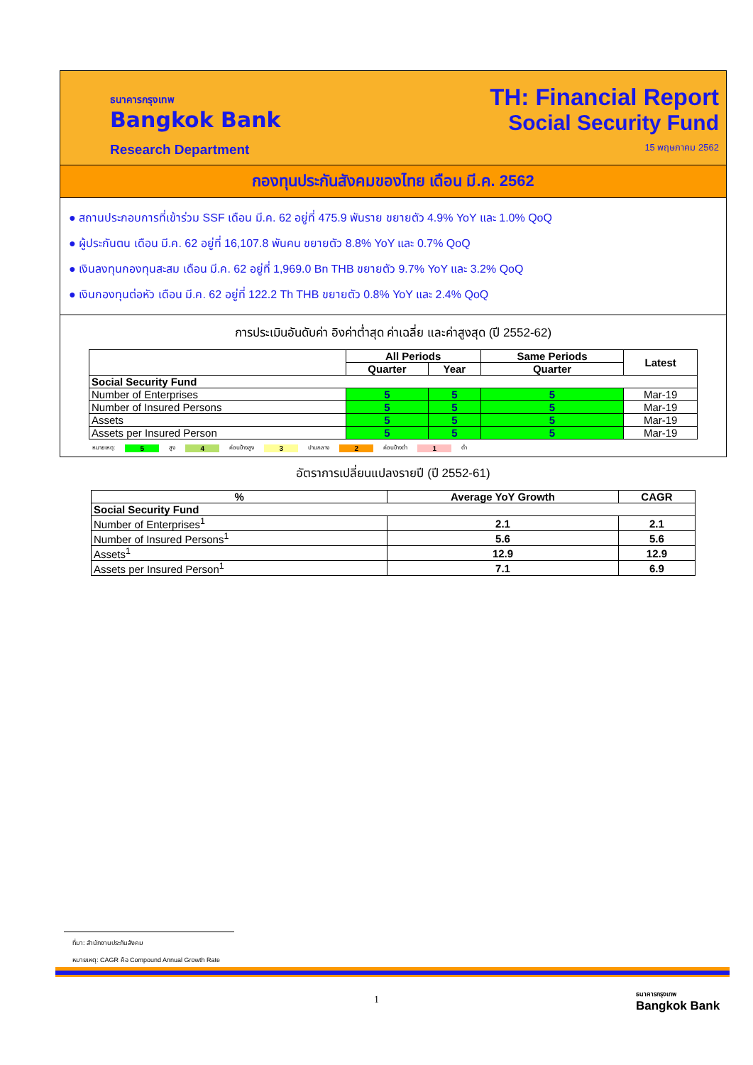ธนาคารกรุงเทพ
Bangkok Bank
Research Department
TH: Financial Report
Social Security Fund
15 พฤษภาคม 2562
กองทุนประกันสังคมของไทย เดือน มี.ค. 2562
● สถานประกอบการที่เข้าร่วม SSF เดือน มี.ค. 62 อยู่ที่ 475.9 พันราย ขยายตัว 4.9% YoY และ 1.0% QoQ
● ผู้ประกันตน เดือน มี.ค. 62 อยู่ที่ 16,107.8 พันคน ขยายตัว 8.8% YoY และ 0.7% QoQ
● เงินลงทุนกองทุนสะสม เดือน มี.ค. 62 อยู่ที่ 1,969.0 Bn THB ขยายตัว 9.7% YoY และ 3.2% QoQ
● เงินกองทุนต่อหัว เดือน มี.ค. 62 อยู่ที่ 122.2 Th THB ขยายตัว 0.8% YoY และ 2.4% QoQ
การประเมินอันดับค่า อิงค่าต่ำสุด ค่าเฉลี่ย และค่าสูงสุด (ปี 2552-62)
| | All Periods | | Same Periods | Latest |
| --- | --- | --- | --- | --- |
| | Quarter | Year | Quarter | |
| Social Security Fund | | | | |
| Number of Enterprises | 5 | 5 | 5 | Mar-19 |
| Number of Insured Persons | 5 | 5 | 5 | Mar-19 |
| Assets | 5 | 5 | 5 | Mar-19 |
| Assets per Insured Person | 5 | 5 | 5 | Mar-19 |
หมายเหตุ: 5 สูง 4 ค่อนข้างสูง 3 ปานกลาง 2 ค่อนข้างต่ำ 1 ต่ำ
อัตราการเปลี่ยนแปลงรายปี (ปี 2552-61)
| % | Average YoY Growth | CAGR |
| --- | --- | --- |
| Social Security Fund | | |
| Number of Enterprises<sup>1</sup> | 2.1 | 2.1 |
| Number of Insured Persons<sup>1</sup> | 5.6 | 5.6 |
| Assets<sup>1</sup> | 12.9 | 12.9 |
| Assets per Insured Person<sup>1</sup> | 7.1 | 6.9 |
ที่มา: สำนักงานประกันสังคม
หมายเหตุ: CAGR คือ Compound Annual Growth Rate
1
ธนาคารกรุงเทพ
Bangkok Bank